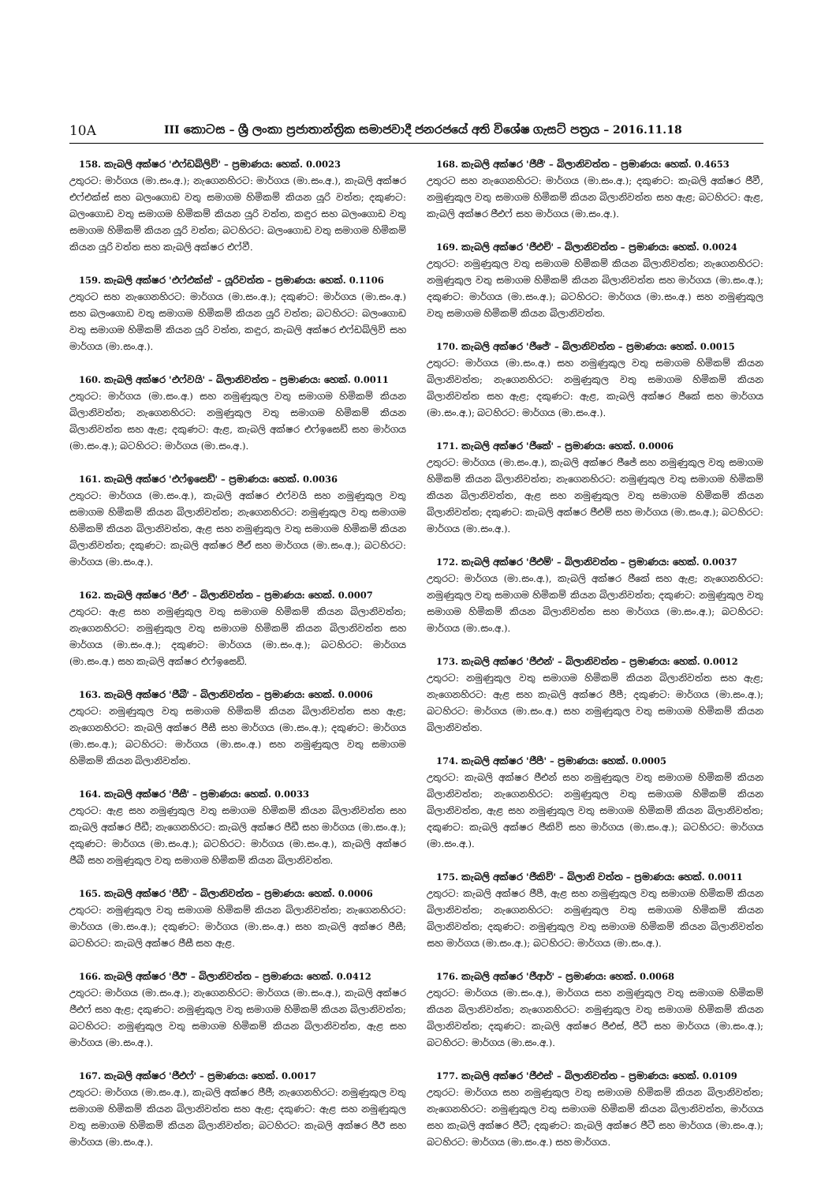10A
III කොටස – ශ්‍රී ලංකා ප්‍රජාතාන්ත්‍රික සමාජවාදී ජනරජයේ අති විශේෂ ගැසට් පත්‍රය – 2016.11.18
158. කැබලි අක්ෂර 'එෆ්ඩබ්ලිව්' – ප්‍රමාණය: හෙක්. 0.0023
උතුරට: මාර්ගය (මා.සං.අ.); නැගෙනහිරට: මාර්ගය (මා.සං.අ.), කැබලි අක්ෂර එෆ්එක්ස් සහ බලංගොඩ වතු සමාගම හිමිකම් කියන යූරි වත්ත; දකුණට: බලංගොඩ වතු සමාගම හිමිකම් කියන යූරි වත්ත, කඳුර සහ බලංගොඩ වතු සමාගම හිමිකම් කියන යූරි වත්ත; බටහිරට: බලංගොඩ වතු සමාගම හිමිකම් කියන යූරි වත්ත සහ කැබලි අක්ෂර එෆ්වී.
159. කැබලි අක්ෂර 'එෆ්එක්ස්' – යූරිවත්ත – ප්‍රමාණය: හෙක්. 0.1106
උතුරට සහ නැගෙනහිරට: මාර්ගය (මා.සං.අ.); දකුණට: මාර්ගය (මා.සං.අ.) සහ බලංගොඩ වතු සමාගම හිමිකම් කියන යූරි වත්ත; බටහිරට: බලංගොඩ වතු සමාගම හිමිකම් කියන යූරි වත්ත, කඳුර, කැබලි අක්ෂර එෆ්ඩබ්ලිව් සහ මාර්ගය (මා.සං.අ.).
160. කැබලි අක්ෂර 'එෆ්වයි' – බිලානිවත්ත – ප්‍රමාණය: හෙක්. 0.0011
උතුරට: මාර්ගය (මා.සං.අ.) සහ නමුණුකුල වතු සමාගම හිමිකම් කියන බිලානිවත්ත; නැගෙනහිරට: නමුණුකුල වතු සමාගම හිමිකම් කියන බිලානිවත්ත සහ ඇළ; දකුණට: ඇළ, කැබලි අක්ෂර එෆ්ඉසෙඩ් සහ මාර්ගය (මා.සං.අ.); බටහිරට: මාර්ගය (මා.සං.අ.).
161. කැබලි අක්ෂර 'එෆ්ඉසෙඩ්' – ප්‍රමාණය: හෙක්. 0.0036
උතුරට: මාර්ගය (මා.සං.අ.), කැබලි අක්ෂර එෆ්වයි සහ නමුණුකුල වතු සමාගම හිමිකම් කියන බිලානිවත්ත; නැගෙනහිරට: නමුණුකුල වතු සමාගම හිමිකම් කියන බිලානිවත්ත, ඇළ සහ නමුණුකුල වතු සමාගම හිමිකම් කියන බිලානිවත්ත; දකුණට: කැබලි අක්ෂර ජීඒ සහ මාර්ගය (මා.සං.අ.); බටහිරට: මාර්ගය (මා.සං.අ.).
162. කැබලි අක්ෂර 'ජීඒ' – බිලානිවත්ත – ප්‍රමාණය: හෙක්. 0.0007
උතුරට: ඇළ සහ නමුණුකුල වතු සමාගම හිමිකම් කියන බිලානිවත්ත; නැගෙනහිරට: නමුණුකුල වතු සමාගම හිමිකම් කියන බිලානිවත්ත සහ මාර්ගය (මා.සං.අ.); දකුණට: මාර්ගය (මා.සං.අ.); බටහිරට: මාර්ගය (මා.සං.අ.) සහ කැබලි අක්ෂර එෆ්ඉසෙඩ්.
163. කැබලි අක්ෂර 'ජීබී' – බිලානිවත්ත – ප්‍රමාණය: හෙක්. 0.0006
උතුරට: නමුණුකුල වතු සමාගම හිමිකම් කියන බිලානිවත්ත සහ ඇළ; නැගෙනහිරට: කැබලි අක්ෂර ජීසී සහ මාර්ගය (මා.සං.අ.); දකුණට: මාර්ගය (මා.සං.අ.); බටහිරට: මාර්ගය (මා.සං.අ.) සහ නමුණුකුල වතු සමාගම හිමිකම් කියන බිලානිවත්ත.
164. කැබලි අක්ෂර 'ජීසී' – ප්‍රමාණය: හෙක්. 0.0033
උතුරට: ඇළ සහ නමුණුකුල වතු සමාගම හිමිකම් කියන බිලානිවත්ත සහ කැබලි අක්ෂර ජීඩී; නැගෙනහිරට: කැබලි අක්ෂර ජීඩී සහ මාර්ගය (මා.සං.අ.); දකුණට: මාර්ගය (මා.සං.අ.); බටහිරට: මාර්ගය (මා.සං.අ.), කැබලි අක්ෂර ජීබී සහ නමුණුකුල වතු සමාගම හිමිකම් කියන බිලානිවත්ත.
165. කැබලි අක්ෂර 'ජීඩී' – බිලානිවත්ත – ප්‍රමාණය: හෙක්. 0.0006
උතුරට: නමුණුකුල වතු සමාගම හිමිකම් කියන බිලානිවත්ත; නැගෙනහිරට: මාර්ගය (මා.සං.අ.); දකුණට: මාර්ගය (මා.සං.අ.) සහ කැබලි අක්ෂර ජීසී; බටහිරට: කැබලි අක්ෂර ජීසී සහ ඇළ.
166. කැබලි අක්ෂර 'ජීඊ' – බිලානිවත්ත – ප්‍රමාණය: හෙක්. 0.0412
උතුරට: මාර්ගය (මා.සං.අ.); නැගෙනහිරට: මාර්ගය (මා.සං.අ.), කැබලි අක්ෂර ජීඑෆ් සහ ඇළ; දකුණට: නමුණුකුල වතු සමාගම හිමිකම් කියන බිලානිවත්ත; බටහිරට: නමුණුකුල වතු සමාගම හිමිකම් කියන බිලානිවත්ත, ඇළ සහ මාර්ගය (මා.සං.අ.).
167. කැබලි අක්ෂර 'ජීඑෆ්' – ප්‍රමාණය: හෙක්. 0.0017
උතුරට: මාර්ගය (මා.සං.අ.), කැබලි අක්ෂර ජීජී; නැගෙනහිරට: නමුණුකුල වතු සමාගම හිමිකම් කියන බිලානිවත්ත සහ ඇළ; දකුණට: ඇළ සහ නමුණුකුල වතු සමාගම හිමිකම් කියන බිලානිවත්ත; බටහිරට: කැබලි අක්ෂර ජීඊ සහ මාර්ගය (මා.සං.අ.).
168. කැබලි අක්ෂර 'ජීජී' – බිලානිවත්ත – ප්‍රමාණය: හෙක්. 0.4653
උතුරට සහ නැගෙනහිරට: මාර්ගය (මා.සං.අ.); දකුණට: කැබලි අක්ෂර ජීවී, නමුණුකුල වතු සමාගම හිමිකම් කියන බිලානිවත්ත සහ ඇළ; බටහිරට: ඇළ, කැබලි අක්ෂර ජීඑෆ් සහ මාර්ගය (මා.සං.අ.).
169. කැබලි අක්ෂර 'ජීඑච්' – බිලානිවත්ත – ප්‍රමාණය: හෙක්. 0.0024
උතුරට: නමුණුකුල වතු සමාගම හිමිකම් කියන බිලානිවත්ත; නැගෙනහිරට: නමුණුකුල වතු සමාගම හිමිකම් කියන බිලානිවත්ත සහ මාර්ගය (මා.සං.අ.); දකුණට: මාර්ගය (මා.සං.අ.); බටහිරට: මාර්ගය (මා.සං.අ.) සහ නමුණුකුල වතු සමාගම හිමිකම් කියන බිලානිවත්ත.
170. කැබලි අක්ෂර 'ජීජේ' – බිලානිවත්ත – ප්‍රමාණය: හෙක්. 0.0015
උතුරට: මාර්ගය (මා.සං.අ.) සහ නමුණුකුල වතු සමාගම හිමිකම් කියන බිලානිවත්ත; නැගෙනහිරට: නමුණුකුල වතු සමාගම හිමිකම් කියන බිලානිවත්ත සහ ඇළ; දකුණට: ඇළ, කැබලි අක්ෂර ජීකේ සහ මාර්ගය (මා.සං.අ.); බටහිරට: මාර්ගය (මා.සං.අ.).
171. කැබලි අක්ෂර 'ජීකේ' – ප්‍රමාණය: හෙක්. 0.0006
උතුරට: මාර්ගය (මා.සං.අ.), කැබලි අක්ෂර ජීජේ සහ නමුණුකුල වතු සමාගම හිමිකම් කියන බිලානිවත්ත; නැගෙනහිරට: නමුණුකුල වතු සමාගම හිමිකම් කියන බිලානිවත්ත, ඇළ සහ නමුණුකුල වතු සමාගම හිමිකම් කියන බිලානිවත්ත; දකුණට: කැබලි අක්ෂර ජීඑම් සහ මාර්ගය (මා.සං.අ.); බටහිරට: මාර්ගය (මා.සං.අ.).
172. කැබලි අක්ෂර 'ජීඑම්' – බිලානිවත්ත – ප්‍රමාණය: හෙක්. 0.0037
උතුරට: මාර්ගය (මා.සං.අ.), කැබලි අක්ෂර ජීකේ සහ ඇළ; නැගෙනහිරට: නමුණුකුල වතු සමාගම හිමිකම් කියන බිලානිවත්ත; දකුණට: නමුණුකුල වතු සමාගම හිමිකම් කියන බිලානිවත්ත සහ මාර්ගය (මා.සං.අ.); බටහිරට: මාර්ගය (මා.සං.අ.).
173. කැබලි අක්ෂර 'ජීඑන්' – බිලානිවත්ත – ප්‍රමාණය: හෙක්. 0.0012
උතුරට: නමුණුකුල වතු සමාගම හිමිකම් කියන බිලානිවත්ත සහ ඇළ; නැගෙනහිරට: ඇළ සහ කැබලි අක්ෂර ජීපී; දකුණට: මාර්ගය (මා.සං.අ.); බටහිරට: මාර්ගය (මා.සං.අ.) සහ නමුණුකුල වතු සමාගම හිමිකම් කියන බිලානිවත්ත.
174. කැබලි අක්ෂර 'ජීපී' – ප්‍රමාණය: හෙක්. 0.0005
උතුරට: කැබලි අක්ෂර ජීඑන් සහ නමුණුකුල වතු සමාගම හිමිකම් කියන බිලානිවත්ත; නැගෙනහිරට: නමුණුකුල වතු සමාගම හිමිකම් කියන බිලානිවත්ත, ඇළ සහ නමුණුකුල වතු සමාගම හිමිකම් කියන බිලානිවත්ත; දකුණට: කැබලි අක්ෂර ජීකිව් සහ මාර්ගය (මා.සං.අ.); බටහිරට: මාර්ගය (මා.සං.අ.).
175. කැබලි අක්ෂර 'ජීකිව්' – බිලානි වත්ත – ප්‍රමාණය: හෙක්. 0.0011
උතුරට: කැබලි අක්ෂර ජීපී, ඇළ සහ නමුණුකුල වතු සමාගම හිමිකම් කියන බිලානිවත්ත; නැගෙනහිරට: නමුණුකුල වතු සමාගම හිමිකම් කියන බිලානිවත්ත; දකුණට: නමුණුකුල වතු සමාගම හිමිකම් කියන බිලානිවත්ත සහ මාර්ගය (මා.සං.අ.); බටහිරට: මාර්ගය (මා.සං.අ.).
176. කැබලි අක්ෂර 'ජීආර්' – ප්‍රමාණය: හෙක්. 0.0068
උතුරට: මාර්ගය (මා.සං.අ.), මාර්ගය සහ නමුණුකුල වතු සමාගම හිමිකම් කියන බිලානිවත්ත; නැගෙනහිරට: නමුණුකුල වතු සමාගම හිමිකම් කියන බිලානිවත්ත; දකුණට: කැබලි අක්ෂර ජීඑස්, ජීටී සහ මාර්ගය (මා.සං.අ.); බටහිරට: මාර්ගය (මා.සං.අ.).
177. කැබලි අක්ෂර 'ජීඑස්' – බිලානිවත්ත – ප්‍රමාණය: හෙක්. 0.0109
උතුරට: මාර්ගය සහ නමුණුකුල වතු සමාගම හිමිකම් කියන බිලානිවත්ත; නැගෙනහිරට: නමුණුකුල වතු සමාගම හිමිකම් කියන බිලානිවත්ත, මාර්ගය සහ කැබලි අක්ෂර ජීටී; දකුණට: කැබලි අක්ෂර ජීටී සහ මාර්ගය (මා.සං.අ.); බටහිරට: මාර්ගය (මා.සං.අ.) සහ මාර්ගය.